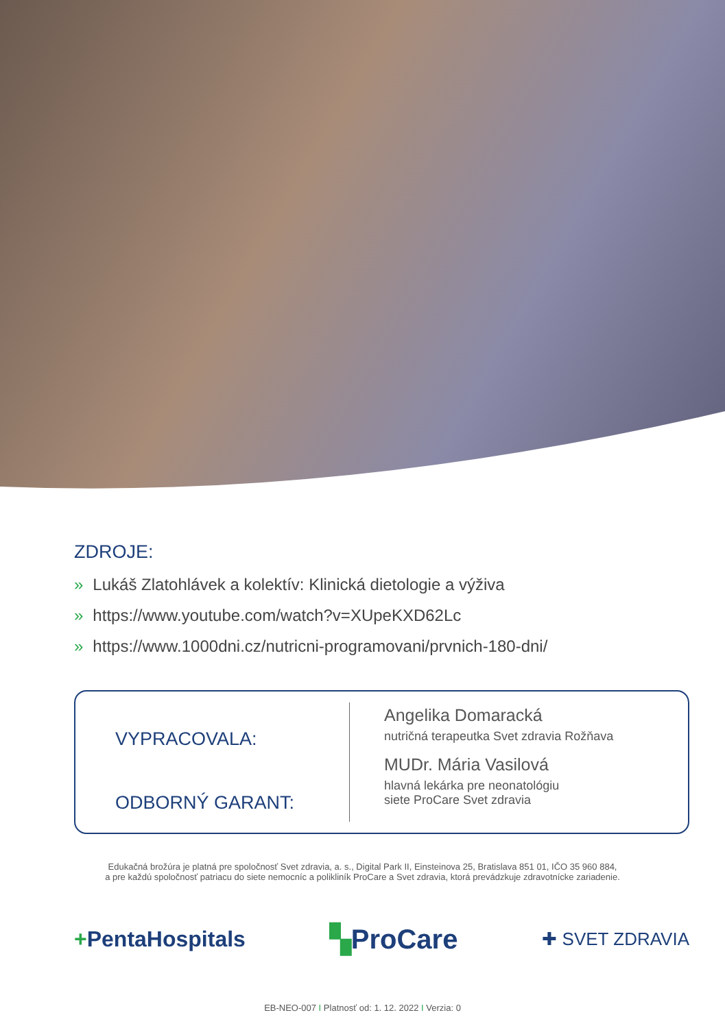ZDROJE:
» Lukáš Zlatohlávek a kolektív: Klinická dietologie a výživa
» https://www.youtube.com/watch?v=XUpeKXD62Lc
» https://www.1000dni.cz/nutricni-programovani/prvnich-180-dni/
VYPRACOVALA:
ODBORNÝ GARANT:
Angelika Domaracká
nutričná terapeutka Svet zdravia Rožňava
MUDr. Mária Vasilová
hlavná lekárka pre neonatológiu
siete ProCare Svet zdravia
Edukačná brožúra je platná pre spoločnosť Svet zdravia, a. s., Digital Park II, Einsteinova 25, Bratislava 851 01, IČO 35 960 884,
a pre každú spoločnosť patriacu do siete nemocníc a polikliník ProCare a Svet zdravia, ktorá prevádzkuje zdravotnícke zariadenie.
+PentaHospitals ▚ProCare ✚ SVET ZDRAVIA
EB-NEO-007 I Platnosť od: 1. 12. 2022 I Verzia: 0